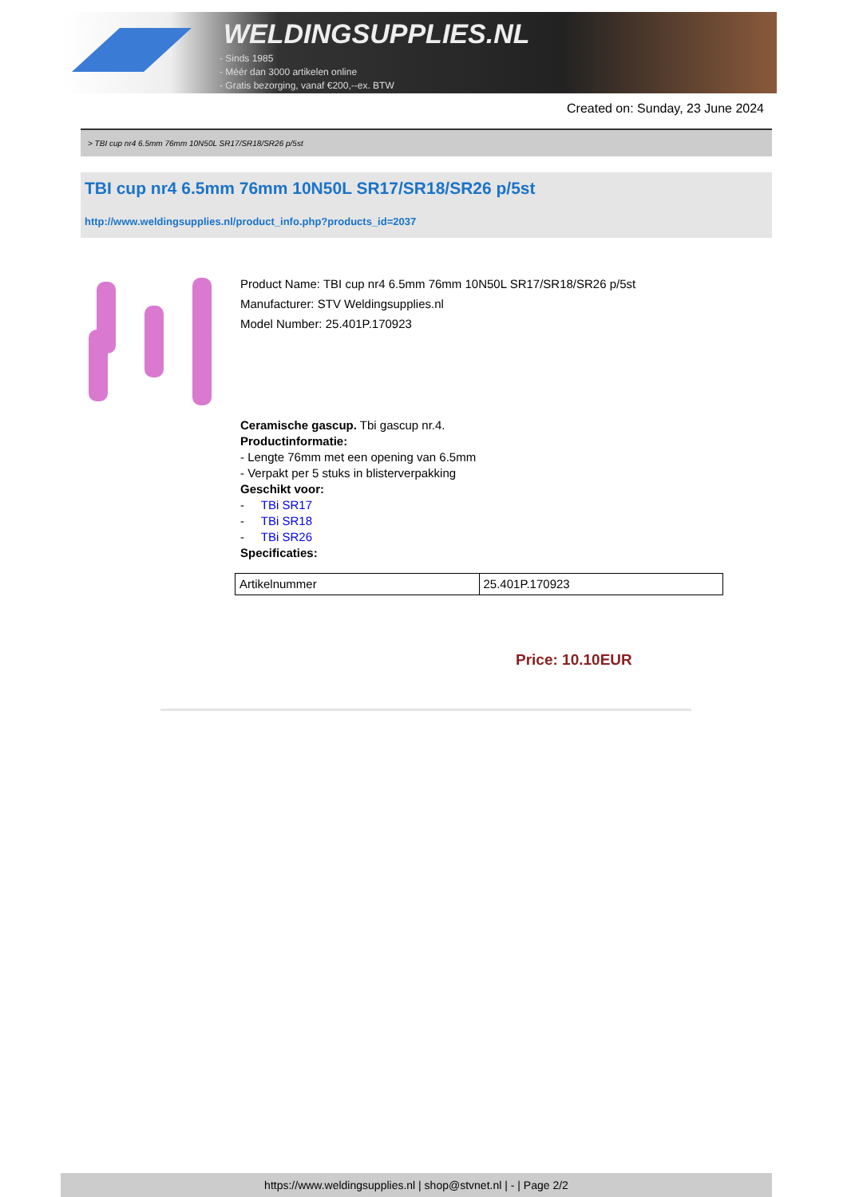WELDINGSUPPLIES.NL
- Sinds 1985
- Méér dan 3000 artikelen online
- Gratis bezorging, vanaf €200,--ex. BTW
Created on: Sunday, 23 June 2024
> TBI cup nr4 6.5mm 76mm 10N50L SR17/SR18/SR26 p/5st
TBI cup nr4 6.5mm 76mm 10N50L SR17/SR18/SR26 p/5st
http://www.weldingsupplies.nl/product_info.php?products_id=2037
Product Name: TBI cup nr4 6.5mm 76mm 10N50L SR17/SR18/SR26 p/5st
Manufacturer: STV Weldingsupplies.nl
Model Number: 25.401P.170923
Ceramische gascup. Tbi gascup nr.4.
Productinformatie:
- Lengte 76mm met een opening van 6.5mm
- Verpakt per 5 stuks in blisterverpakking
Geschikt voor:
- TBi SR17
- TBi SR18
- TBi SR26
Specificaties:
| Artikelnummer | 25.401P.170923 |
Price: 10.10EUR
https://www.weldingsupplies.nl | shop@stvnet.nl | - | Page 2/2